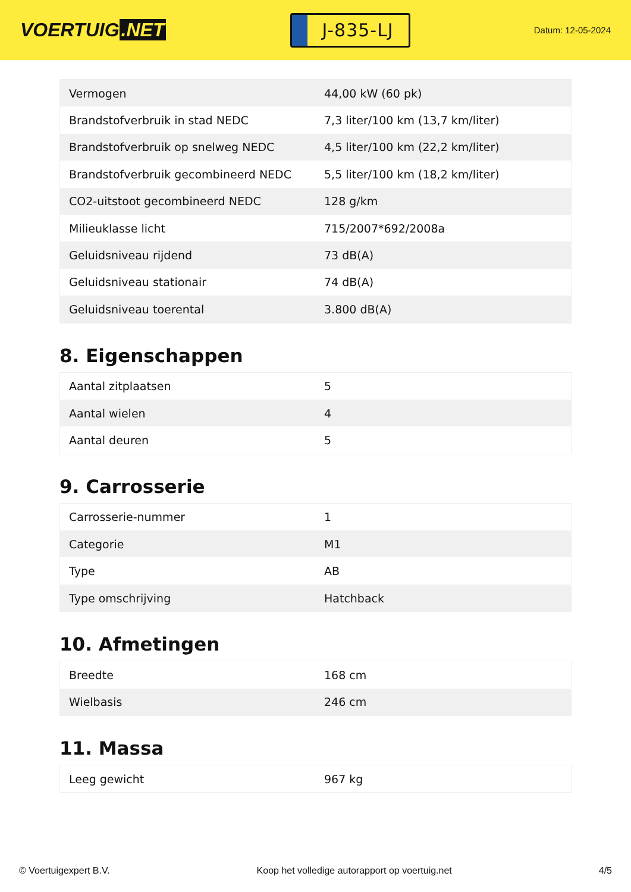VOERTUIG.NET
J-835-LJ
Datum: 12-05-2024
| Vermogen | 44,00 kW (60 pk) |
| Brandstofverbruik in stad NEDC | 7,3 liter/100 km (13,7 km/liter) |
| Brandstofverbruik op snelweg NEDC | 4,5 liter/100 km (22,2 km/liter) |
| Brandstofverbruik gecombineerd NEDC | 5,5 liter/100 km (18,2 km/liter) |
| CO2-uitstoot gecombineerd NEDC | 128 g/km |
| Milieuklasse licht | 715/2007*692/2008a |
| Geluidsniveau rijdend | 73 dB(A) |
| Geluidsniveau stationair | 74 dB(A) |
| Geluidsniveau toerental | 3.800 dB(A) |
8. Eigenschappen
| Aantal zitplaatsen | 5 |
| Aantal wielen | 4 |
| Aantal deuren | 5 |
9. Carrosserie
| Carrosserie-nummer | 1 |
| Categorie | M1 |
| Type | AB |
| Type omschrijving | Hatchback |
10. Afmetingen
| Breedte | 168 cm |
| Wielbasis | 246 cm |
11. Massa
| Leeg gewicht | 967 kg |
© Voertuigexpert B.V. Koop het volledige autorapport op voertuig.net 4/5